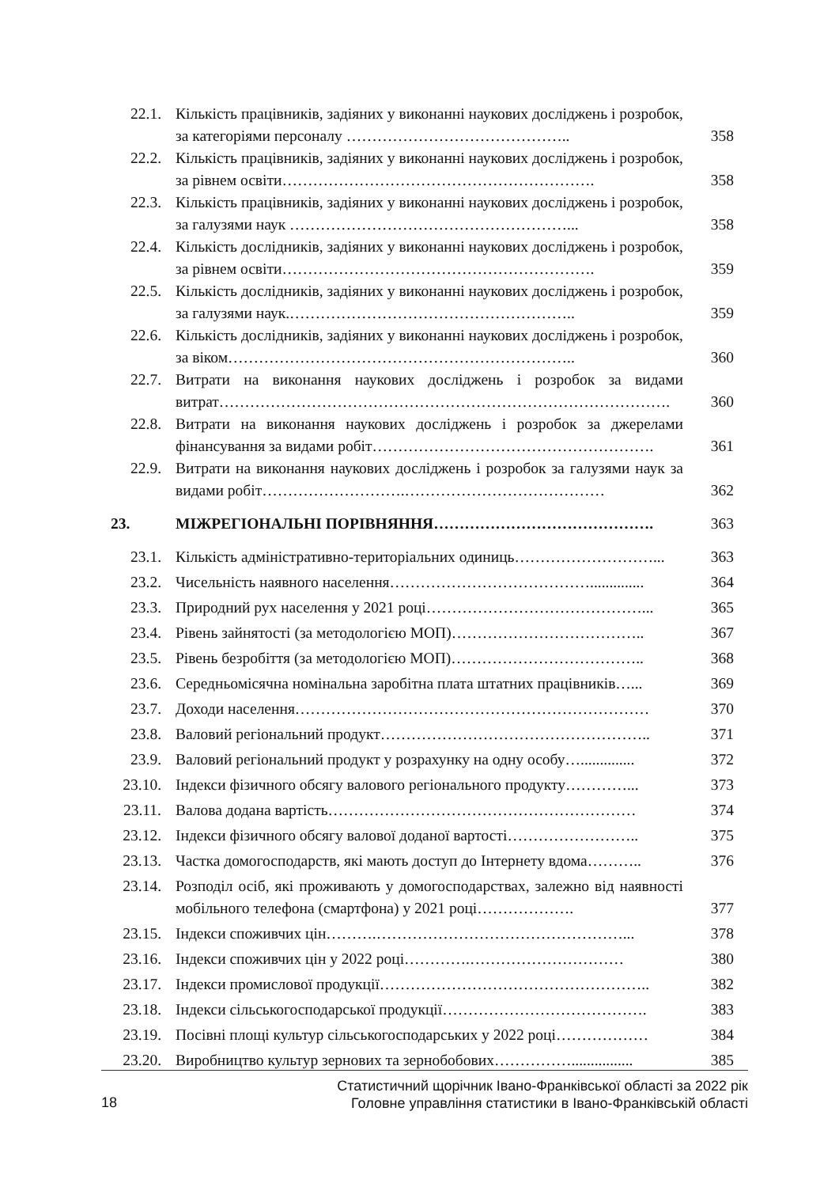| 22.1. | Кількість працівників, задіяних у виконанні наукових досліджень і розробок, за категоріями персоналу …………………………………….. | 358 |
| 22.2. | Кількість працівників, задіяних у виконанні наукових досліджень і розробок, за рівнем освіти……………………………………………………. | 358 |
| 22.3. | Кількість працівників, задіяних у виконанні наукових досліджень і розробок, за галузями наук ………………………………………………... | 358 |
| 22.4. | Кількість дослідників, задіяних у виконанні наукових досліджень і розробок, за рівнем освіти……………………………………………………. | 359 |
| 22.5. | Кількість дослідників, задіяних у виконанні наукових досліджень і розробок, за галузями наук.……………………………………………….. | 359 |
| 22.6. | Кількість дослідників, задіяних у виконанні наукових досліджень і розробок, за віком………………………………………………………….. | 360 |
| 22.7. | Витрати на виконання наукових досліджень і розробок за видами витрат……………………………………………………………………………. | 360 |
| 22.8. | Витрати на виконання наукових досліджень і розробок за джерелами фінансування за видами робіт………………………………………………. | 361 |
| 22.9. | Витрати на виконання наукових досліджень і розробок за галузями наук за видами робіт……………………….………………………………… | 362 |
| 23. | МІЖРЕГІОНАЛЬНІ ПОРІВНЯННЯ……………………………………. | 363 |
| 23.1. | Кількість адміністративно-територіальних одиниць………………………... | 363 |
| 23.2. | Чисельність наявного населення………………………………….............. | 364 |
| 23.3. | Природний рух населення у 2021 році……………………………………... | 365 |
| 23.4. | Рівень зайнятості (за методологією МОП)……………………………….. | 367 |
| 23.5. | Рівень безробіття (за методологією МОП)……………………………….. | 368 |
| 23.6. | Середньомісячна номінальна заробітна плата штатних працівників…... | 369 |
| 23.7. | Доходи населення…………………………………………………………… | 370 |
| 23.8. | Валовий регіональний продукт…………………………………………….. | 371 |
| 23.9. | Валовий регіональний продукт у розрахунку на одну особу….............. | 372 |
| 23.10. | Індекси фізичного обсягу валового регіонального продукту…………... | 373 |
| 23.11. | Валова додана вартість…………………………………………………… | 374 |
| 23.12. | Індекси фізичного обсягу валової доданої вартості…………………….. | 375 |
| 23.13. | Частка домогосподарств, які мають доступ до Інтернету вдома……….. | 376 |
| 23.14. | Розподіл осіб, які проживають у домогосподарствах, залежно від наявності мобільного телефона (смартфона) у 2021 році………………. | 377 |
| 23.15. | Індекси споживчих цін……….…………………………………………... | 378 |
| 23.16. | Індекси споживчих цін у 2022 році………….………………………… | 380 |
| 23.17. | Індекси промислової продукції…………………………………………….. | 382 |
| 23.18. | Індекси сільськогосподарської продукції…………………………………. | 383 |
| 23.19. | Посівні площі культур сільськогосподарських у 2022 році……………… | 384 |
| 23.20. | Виробництво культур зернових та зернобобових……………................ | 385 |
18
Статистичний щорічник Івано-Франківської області за 2022 рік
Головне управління статистики в Івано-Франківській області